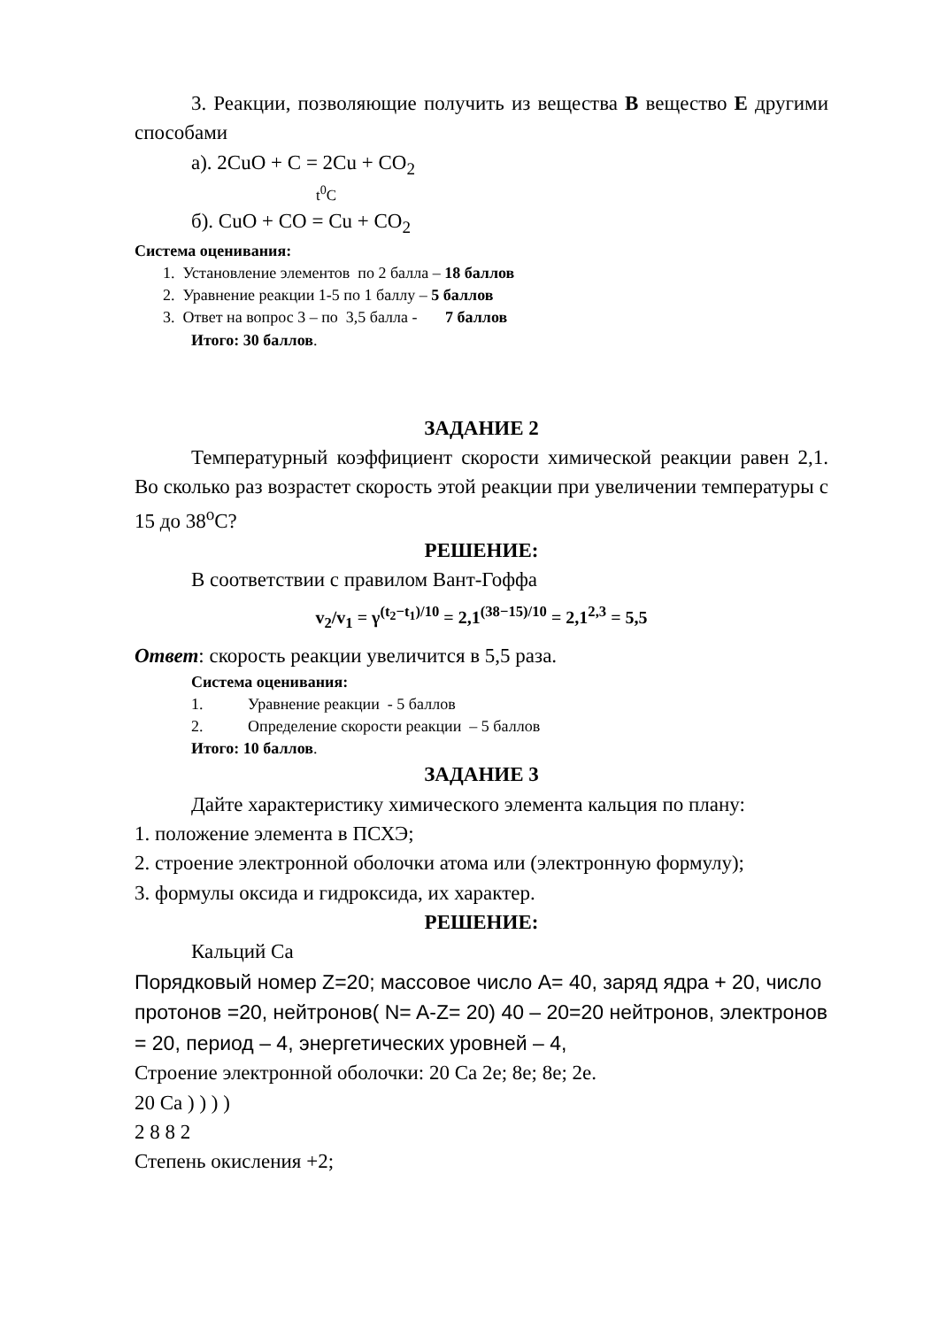3. Реакции, позволяющие получить из вещества В вещество Е другими способами
а). 2CuO + C = 2Cu + CO<sub>2</sub>
t<sup>0</sup>C
б). CuO + CO = Cu + CO<sub>2</sub>
Система оценивания:
1. Установление элементов по 2 балла – 18 баллов
2. Уравнение реакции 1-5 по 1 баллу – 5 баллов
3. Ответ на вопрос 3 – по 3,5 балла - 7 баллов
Итого: 30 баллов.
ЗАДАНИЕ 2
Температурный коэффициент скорости химической реакции равен 2,1. Во сколько раз возрастет скорость этой реакции при увеличении температуры с 15 до 38<sup>o</sup>C?
РЕШЕНИЕ:
В соответствии с правилом Вант-Гоффа
v<sub>2</sub>/v<sub>1</sub> = γ<sup>(t<sub>2</sub>−t<sub>1</sub>)/10</sup> = 2,1<sup>(38−15)/10</sup> = 2,1<sup>2,3</sup> = 5,5
Ответ: скорость реакции увеличится в 5,5 раза.
Система оценивания:
1. Уравнение реакции - 5 баллов
2. Определение скорости реакции – 5 баллов
Итого: 10 баллов.
ЗАДАНИЕ 3
Дайте характеристику химического элемента кальция по плану:
1. положение элемента в ПСХЭ;
2. строение электронной оболочки атома или (электронную формулу);
3. формулы оксида и гидроксида, их характер.
РЕШЕНИЕ:
Кальций Ca
Порядковый номер Z=20; массовое число A= 40, заряд ядра + 20, число протонов =20, нейтронов( N= A-Z= 20) 40 – 20=20 нейтронов, электронов = 20, период – 4, энергетических уровней – 4,
Строение электронной оболочки: 20 Ca 2e; 8e; 8e; 2e.
20 Ca ) ) ) )
2 8 8 2
Степень окисления +2;